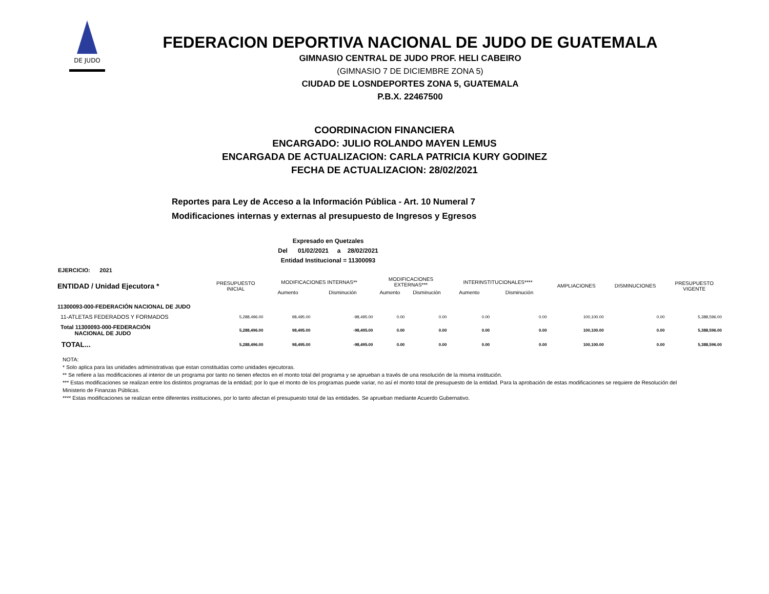DE JUDO
FEDERACION DEPORTIVA NACIONAL DE JUDO DE GUATEMALA
GIMNASIO CENTRAL DE JUDO PROF. HELI CABEIRO
(GIMNASIO 7 DE DICIEMBRE ZONA 5)
CIUDAD DE LOSNDEPORTES ZONA 5, GUATEMALA
P.B.X. 22467500
COORDINACION FINANCIERA
ENCARGADO: JULIO ROLANDO MAYEN LEMUS
ENCARGADA DE ACTUALIZACION: CARLA PATRICIA KURY GODINEZ
FECHA DE ACTUALIZACION: 28/02/2021
Reportes para Ley de Acceso a la Información Pública - Art. 10 Numeral 7
Modificaciones internas y externas al presupuesto de Ingresos y Egresos
Expresado en Quetzales
Del 01/02/2021 a 28/02/2021
Entidad Institucional = 11300093
EJERCICIO: 2021
| ENTIDAD / Unidad Ejecutora * | PRESUPUESTO INICIAL | MODIFICACIONES INTERNAS** | | MODIFICACIONES EXTERNAS*** | | INTERINSTITUCIONALES**** | | AMPLIACIONES | DISMINUCIONES | PRESUPUESTO VIGENTE |
| --- | --- | --- | --- | --- | --- | --- | --- | --- | --- | --- |
| | | Aumento | Disminución | Aumento | Disminución | Aumento | Disminución | | | |
| 11300093-000-FEDERACIÓN NACIONAL DE JUDO | | | | | | | | | | |
| 11-ATLETAS FEDERADOS Y FORMADOS | 5,288,496.00 | 98,495.00 | -98,495.00 | 0.00 | 0.00 | 0.00 | 0.00 | 100,100.00 | 0.00 | 5,388,596.00 |
| Total 11300093-000-FEDERACIÓN NACIONAL DE JUDO | 5,288,496.00 | 98,495.00 | -98,495.00 | 0.00 | 0.00 | 0.00 | 0.00 | 100,100.00 | 0.00 | 5,388,596.00 |
| TOTAL... | 5,288,496.00 | 98,495.00 | -98,495.00 | 0.00 | 0.00 | 0.00 | 0.00 | 100,100.00 | 0.00 | 5,388,596.00 |
NOTA:
* Solo aplica para las unidades administrativas que estan constituidas como unidades ejecutoras.
** Se refiere a las modificaciones al interior de un programa por tanto no tienen efectos en el monto total del programa y se aprueban a través de una resolución de la misma institución.
*** Estas modificaciones se realizan entre los distintos programas de la entidad; por lo que el monto de los programas puede variar, no así el monto total de presupuesto de la entidad. Para la aprobación de estas modificaciones se requiere de Resolución del Ministerio de Finanzas Públicas.
**** Estas modificaciones se realizan entre diferentes instituciones, por lo tanto afectan el presupuesto total de las entidades. Se aprueban mediante Acuerdo Gubernativo.